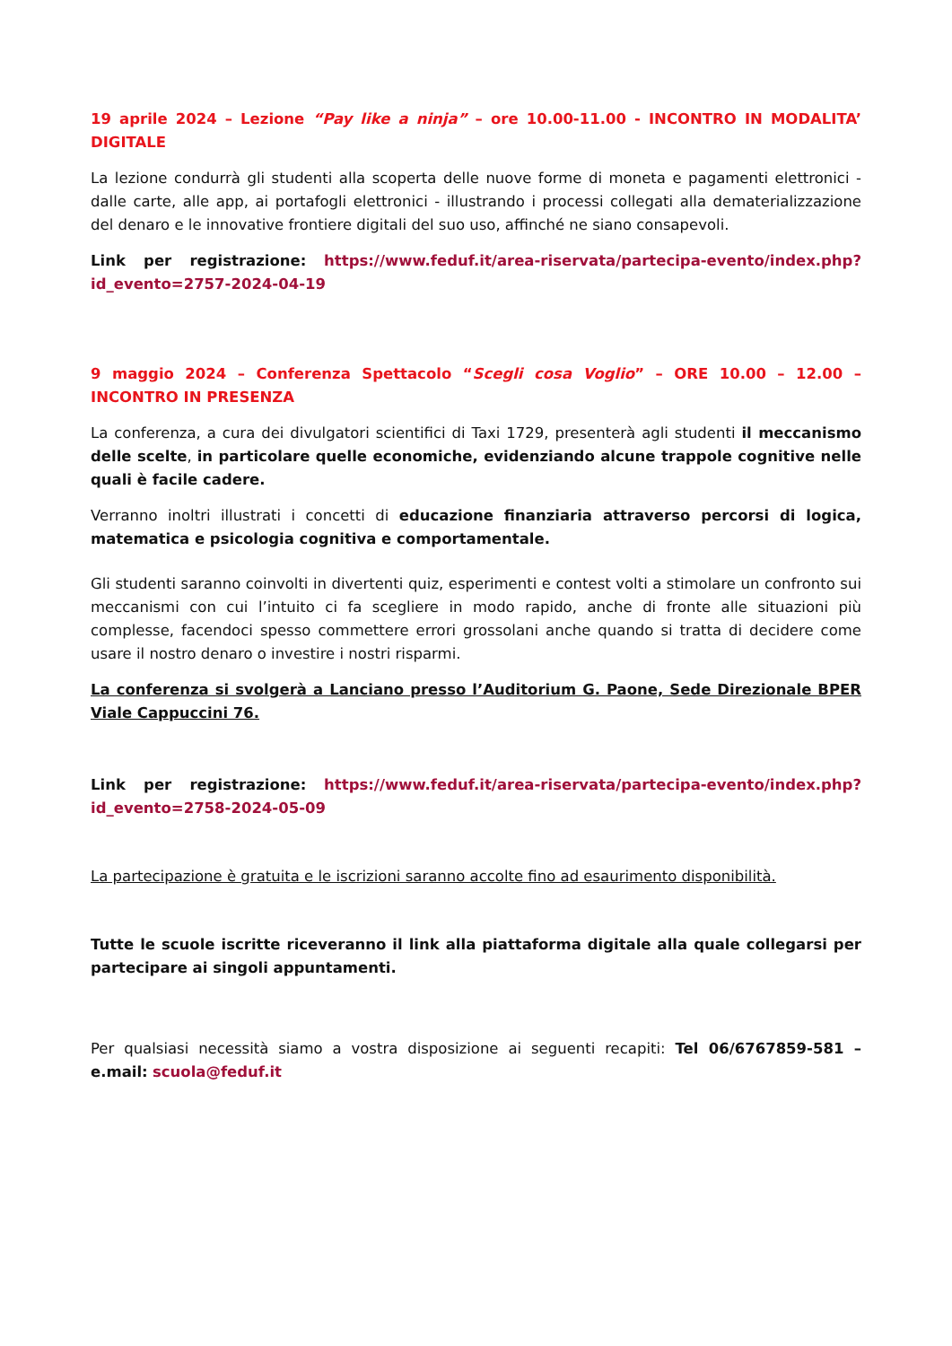19 aprile 2024 – Lezione “Pay like a ninja” – ore 10.00-11.00 - INCONTRO IN MODALITA’ DIGITALE
La lezione condurrà gli studenti alla scoperta delle nuove forme di moneta e pagamenti elettronici - dalle carte, alle app, ai portafogli elettronici - illustrando i processi collegati alla dematerializzazione del denaro e le innovative frontiere digitali del suo uso, affinché ne siano consapevoli.
Link per registrazione: https://www.feduf.it/area-riservata/partecipa-evento/index.php?id_evento=2757-2024-04-19
9 maggio 2024 – Conferenza Spettacolo “Scegli cosa Voglio” – ORE 10.00 – 12.00 – INCONTRO IN PRESENZA
La conferenza, a cura dei divulgatori scientifici di Taxi 1729, presenterà agli studenti il meccanismo delle scelte, in particolare quelle economiche, evidenziando alcune trappole cognitive nelle quali è facile cadere.
Verranno inoltri illustrati i concetti di educazione finanziaria attraverso percorsi di logica, matematica e psicologia cognitiva e comportamentale.
Gli studenti saranno coinvolti in divertenti quiz, esperimenti e contest volti a stimolare un confronto sui meccanismi con cui l’intuito ci fa scegliere in modo rapido, anche di fronte alle situazioni più complesse, facendoci spesso commettere errori grossolani anche quando si tratta di decidere come usare il nostro denaro o investire i nostri risparmi.
La conferenza si svolgerà a Lanciano presso l’Auditorium G. Paone, Sede Direzionale BPER Viale Cappuccini 76.
Link per registrazione: https://www.feduf.it/area-riservata/partecipa-evento/index.php?id_evento=2758-2024-05-09
La partecipazione è gratuita e le iscrizioni saranno accolte fino ad esaurimento disponibilità.
Tutte le scuole iscritte riceveranno il link alla piattaforma digitale alla quale collegarsi per partecipare ai singoli appuntamenti.
Per qualsiasi necessità siamo a vostra disposizione ai seguenti recapiti: Tel 06/6767859-581 – e.mail: scuola@feduf.it